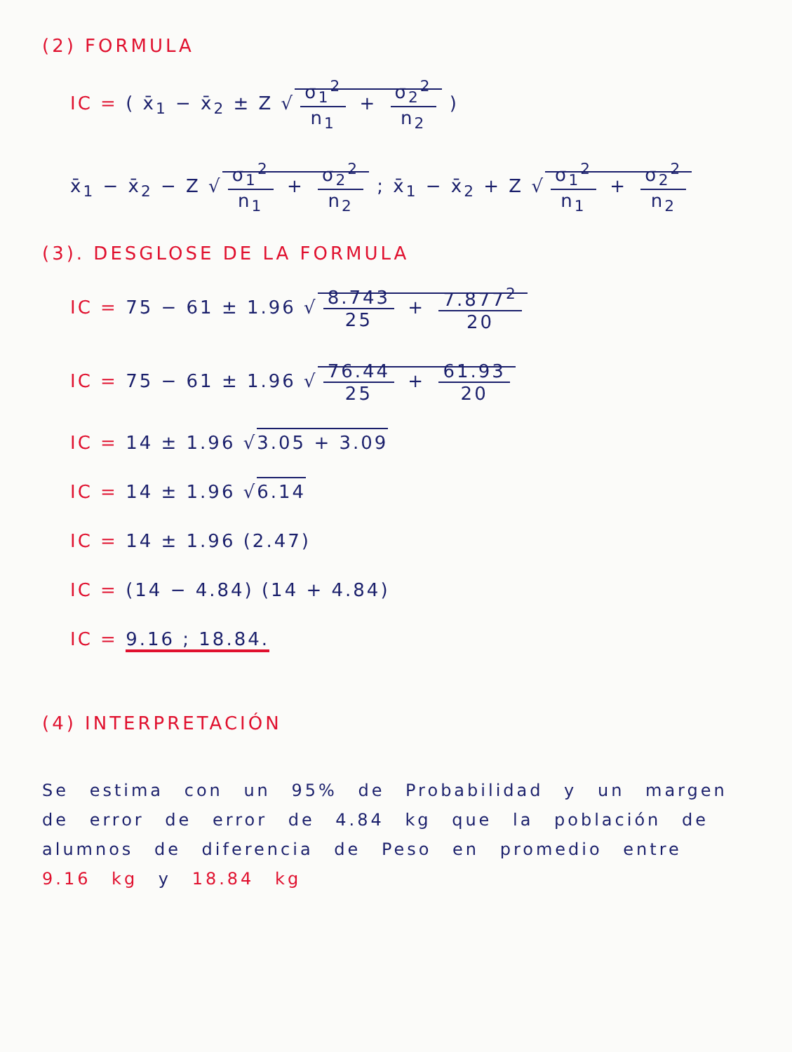(2) FORMULA
IC = ( x̄<sub>1</sub> − x̄<sub>2</sub> ± Z √ σ<sub>1</sub><sup>2</sup> n<sub>1</sub> + σ<sub>2</sub><sup>2</sup> n<sub>2</sub> )
x̄<sub>1</sub> − x̄<sub>2</sub> − Z √ σ<sub>1</sub><sup>2</sup> n<sub>1</sub> + σ<sub>2</sub><sup>2</sup> n<sub>2</sub> ; x̄<sub>1</sub> − x̄<sub>2</sub> + Z √ σ<sub>1</sub><sup>2</sup> n<sub>1</sub> + σ<sub>2</sub><sup>2</sup> n<sub>2</sub>
(3). DESGLOSE DE LA FORMULA
IC = 75 − 61 ± 1.96 √ 8.743 25 + 7.877<sup>2</sup> 20
IC = 75 − 61 ± 1.96 √ 76.44 25 + 61.93 20
IC = 14 ± 1.96 √3.05 + 3.09
IC = 14 ± 1.96 √6.14
IC = 14 ± 1.96 (2.47)
IC = (14 − 4.84) (14 + 4.84)
IC = 9.16 ; 18.84.
(4) INTERPRETACIÓN
Se estima con un 95% de Probabilidad y un margen de error de error de 4.84 kg que la población de alumnos de diferencia de Peso en promedio entre 9.16 kg y 18.84 kg